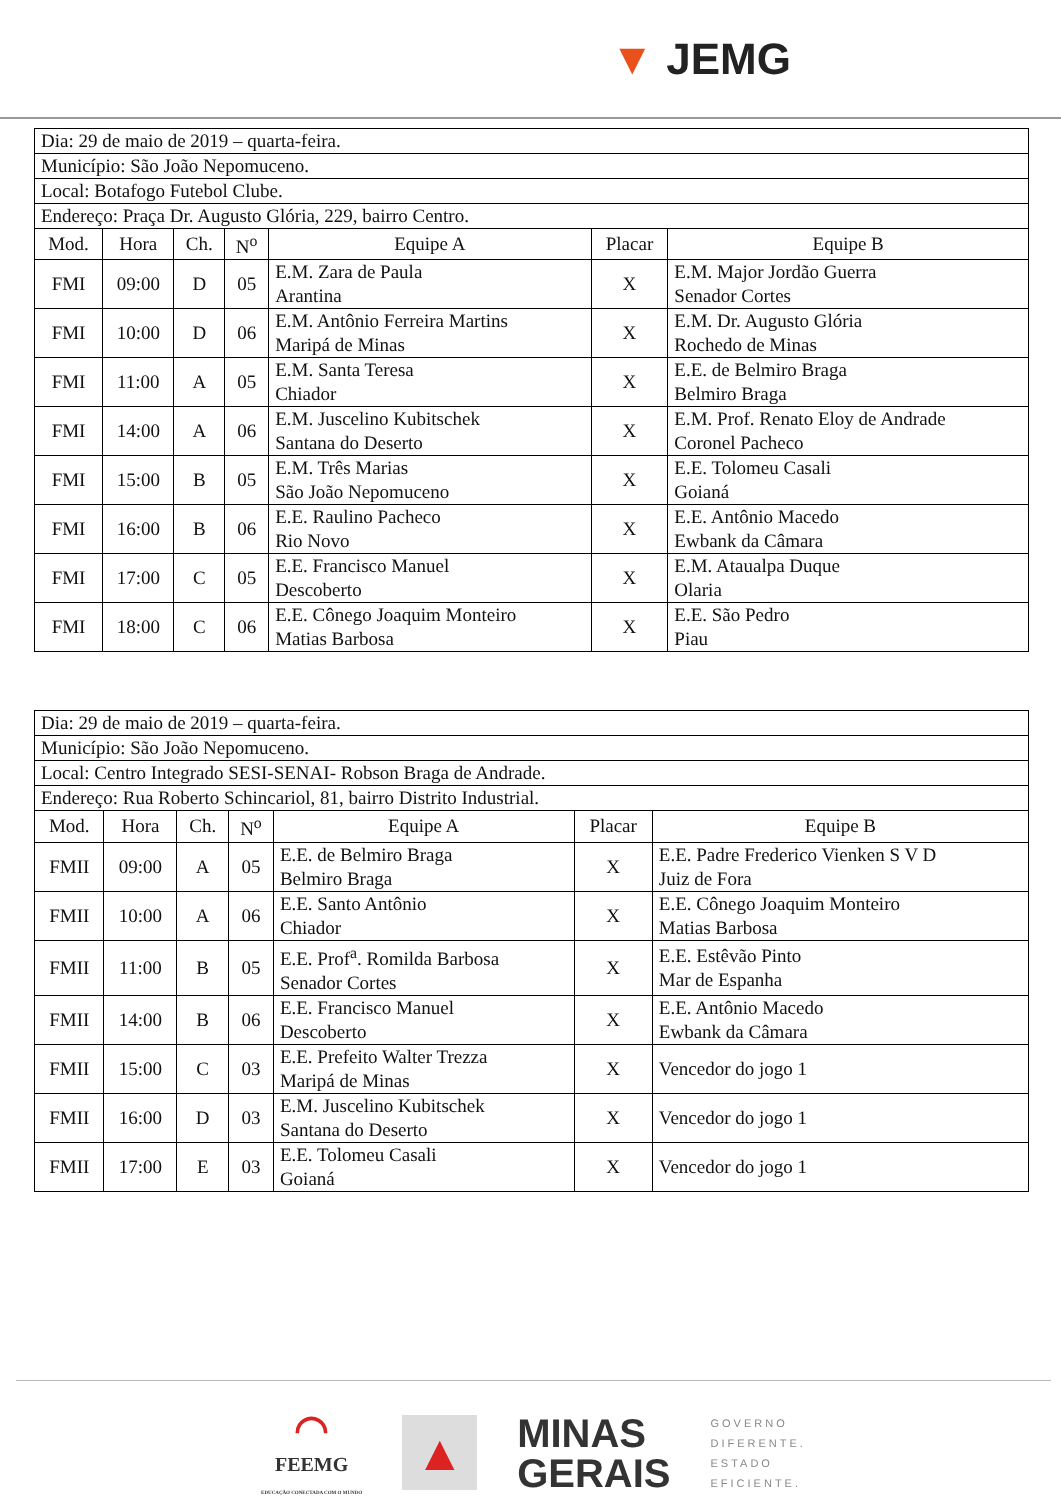▼ JEMG
| Dia: 29 de maio de 2019 – quarta-feira. | | | | | | |
| Município: São João Nepomuceno. | | | | | | |
| Local: Botafogo Futebol Clube. | | | | | | |
| Endereço: Praça Dr. Augusto Glória, 229, bairro Centro. | | | | | | |
| Mod. | Hora | Ch. | N<sup>o</sup> | Equipe A | Placar | Equipe B |
| FMI | 09:00 | D | 05 | E.M. Zara de Paula Arantina | X | E.M. Major Jordão Guerra Senador Cortes |
| FMI | 10:00 | D | 06 | E.M. Antônio Ferreira Martins Maripá de Minas | X | E.M. Dr. Augusto Glória Rochedo de Minas |
| FMI | 11:00 | A | 05 | E.M. Santa Teresa Chiador | X | E.E. de Belmiro Braga Belmiro Braga |
| FMI | 14:00 | A | 06 | E.M. Juscelino Kubitschek Santana do Deserto | X | E.M. Prof. Renato Eloy de Andrade Coronel Pacheco |
| FMI | 15:00 | B | 05 | E.M. Três Marias São João Nepomuceno | X | E.E. Tolomeu Casali Goianá |
| FMI | 16:00 | B | 06 | E.E. Raulino Pacheco Rio Novo | X | E.E. Antônio Macedo Ewbank da Câmara |
| FMI | 17:00 | C | 05 | E.E. Francisco Manuel Descoberto | X | E.M. Ataualpa Duque Olaria |
| FMI | 18:00 | C | 06 | E.E. Cônego Joaquim Monteiro Matias Barbosa | X | E.E. São Pedro Piau |
| Dia: 29 de maio de 2019 – quarta-feira. | | | | | | |
| Município: São João Nepomuceno. | | | | | | |
| Local: Centro Integrado SESI-SENAI- Robson Braga de Andrade. | | | | | | |
| Endereço: Rua Roberto Schincariol, 81, bairro Distrito Industrial. | | | | | | |
| Mod. | Hora | Ch. | N<sup>o</sup> | Equipe A | Placar | Equipe B |
| FMII | 09:00 | A | 05 | E.E. de Belmiro Braga Belmiro Braga | X | E.E. Padre Frederico Vienken S V D Juiz de Fora |
| FMII | 10:00 | A | 06 | E.E. Santo Antônio Chiador | X | E.E. Cônego Joaquim Monteiro Matias Barbosa |
| FMII | 11:00 | B | 05 | E.E. Prof<sup>a</sup>. Romilda Barbosa Senador Cortes | X | E.E. Estêvão Pinto Mar de Espanha |
| FMII | 14:00 | B | 06 | E.E. Francisco Manuel Descoberto | X | E.E. Antônio Macedo Ewbank da Câmara |
| FMII | 15:00 | C | 03 | E.E. Prefeito Walter Trezza Maripá de Minas | X | Vencedor do jogo 1 |
| FMII | 16:00 | D | 03 | E.M. Juscelino Kubitschek Santana do Deserto | X | Vencedor do jogo 1 |
| FMII | 17:00 | E | 03 | E.E. Tolomeu Casali Goianá | X | Vencedor do jogo 1 |
◠
FEEMG
EDUCAÇÃO CONECTADA COM O MUNDO
▲
MINAS
GERAIS
GOVERNO
DIFERENTE.
ESTADO
EFICIENTE.